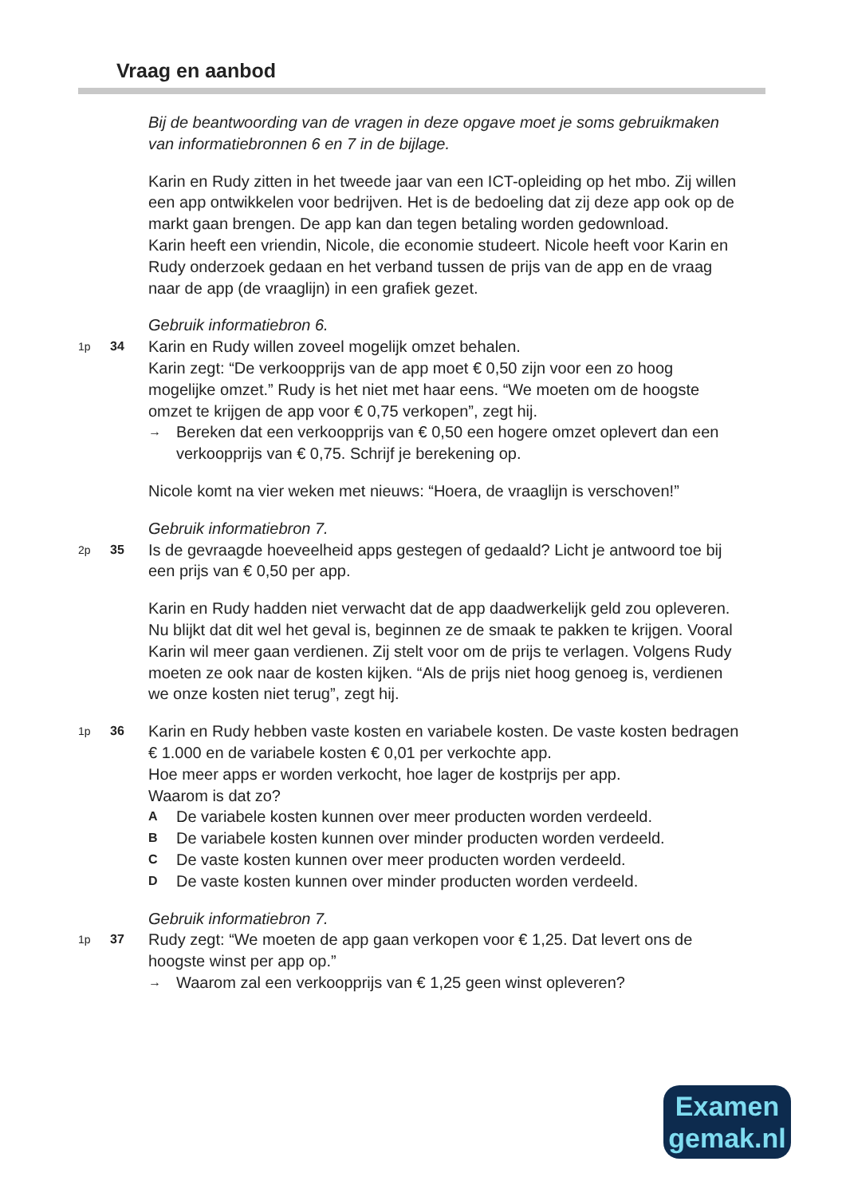Vraag en aanbod
Bij de beantwoording van de vragen in deze opgave moet je soms gebruikmaken van informatiebronnen 6 en 7 in de bijlage.
Karin en Rudy zitten in het tweede jaar van een ICT-opleiding op het mbo. Zij willen een app ontwikkelen voor bedrijven. Het is de bedoeling dat zij deze app ook op de markt gaan brengen. De app kan dan tegen betaling worden gedownload.
Karin heeft een vriendin, Nicole, die economie studeert. Nicole heeft voor Karin en Rudy onderzoek gedaan en het verband tussen de prijs van de app en de vraag naar de app (de vraaglijn) in een grafiek gezet.
Gebruik informatiebron 6.
1p 34
Karin en Rudy willen zoveel mogelijk omzet behalen.
Karin zegt: “De verkoopprijs van de app moet € 0,50 zijn voor een zo hoog mogelijke omzet.” Rudy is het niet met haar eens. “We moeten om de hoogste omzet te krijgen de app voor € 0,75 verkopen”, zegt hij.
→ Bereken dat een verkoopprijs van € 0,50 een hogere omzet oplevert dan een verkoopprijs van € 0,75. Schrijf je berekening op.
Nicole komt na vier weken met nieuws: “Hoera, de vraaglijn is verschoven!”
Gebruik informatiebron 7.
2p 35
Is de gevraagde hoeveelheid apps gestegen of gedaald? Licht je antwoord toe bij een prijs van € 0,50 per app.
Karin en Rudy hadden niet verwacht dat de app daadwerkelijk geld zou opleveren. Nu blijkt dat dit wel het geval is, beginnen ze de smaak te pakken te krijgen. Vooral Karin wil meer gaan verdienen. Zij stelt voor om de prijs te verlagen. Volgens Rudy moeten ze ook naar de kosten kijken. “Als de prijs niet hoog genoeg is, verdienen we onze kosten niet terug”, zegt hij.
1p 36
Karin en Rudy hebben vaste kosten en variabele kosten. De vaste kosten bedragen € 1.000 en de variabele kosten € 0,01 per verkochte app.
Hoe meer apps er worden verkocht, hoe lager de kostprijs per app.
Waarom is dat zo?
A De variabele kosten kunnen over meer producten worden verdeeld.
B De variabele kosten kunnen over minder producten worden verdeeld.
C De vaste kosten kunnen over meer producten worden verdeeld.
D De vaste kosten kunnen over minder producten worden verdeeld.
Gebruik informatiebron 7.
1p 37
Rudy zegt: “We moeten de app gaan verkopen voor € 1,25. Dat levert ons de hoogste winst per app op.”
→ Waarom zal een verkoopprijs van € 1,25 geen winst opleveren?
Examen
gemak.nl